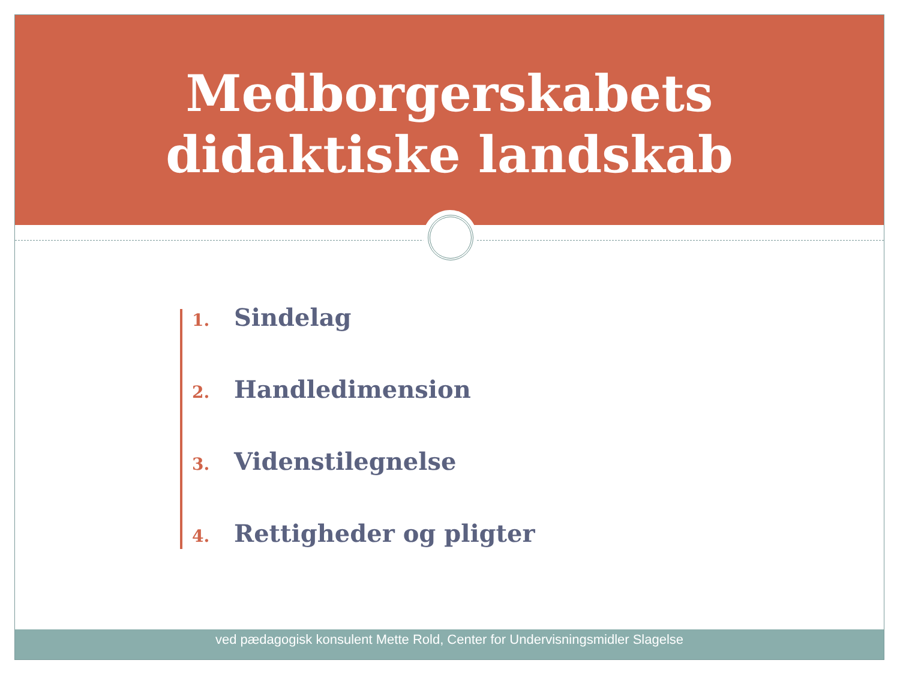Medborgerskabets
didaktiske landskab
1. Sindelag
2. Handledimension
3. Videnstilegnelse
4. Rettigheder og pligter
ved pædagogisk konsulent Mette Rold, Center for Undervisningsmidler Slagelse